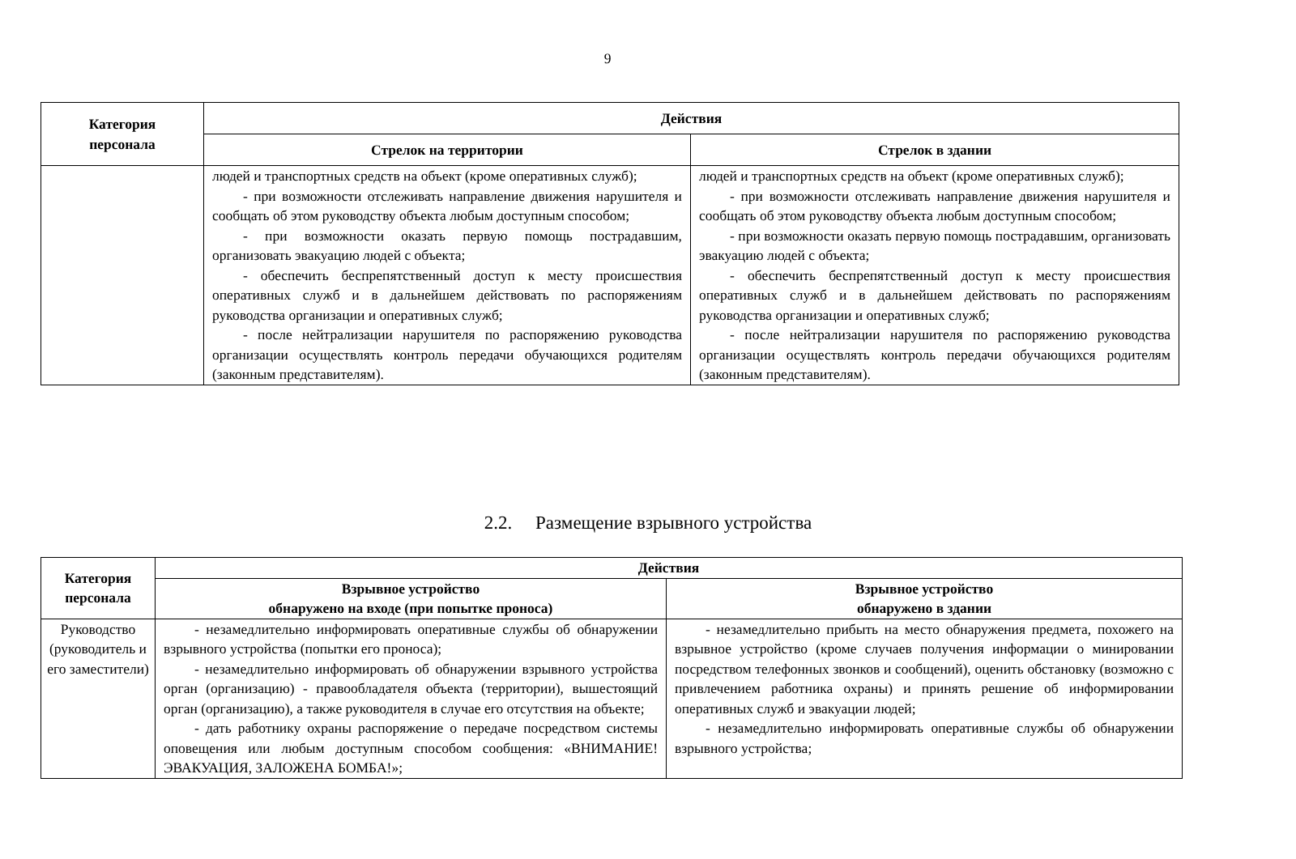9
| Категория персонала | Действия | |
| --- | --- | --- |
| | Стрелок на территории | Стрелок в здании |
| | людей и транспортных средств на объект (кроме оперативных служб); - при возможности отслеживать направление движения нарушителя и сообщать об этом руководству объекта любым доступным способом; - при возможности оказать первую помощь пострадавшим, организовать эвакуацию людей с объекта; - обеспечить беспрепятственный доступ к месту происшествия оперативных служб и в дальнейшем действовать по распоряжениям руководства организации и оперативных служб; - после нейтрализации нарушителя по распоряжению руководства организации осуществлять контроль передачи обучающихся родителям (законным представителям). | людей и транспортных средств на объект (кроме оперативных служб); - при возможности отслеживать направление движения нарушителя и сообщать об этом руководству объекта любым доступным способом; - при возможности оказать первую помощь пострадавшим, организовать эвакуацию людей с объекта; - обеспечить беспрепятственный доступ к месту происшествия оперативных служб и в дальнейшем действовать по распоряжениям руководства организации и оперативных служб; - после нейтрализации нарушителя по распоряжению руководства организации осуществлять контроль передачи обучающихся родителям (законным представителям). |
2.2. Размещение взрывного устройства
| Категория персонала | Действия | |
| --- | --- | --- |
| | Взрывное устройство обнаружено на входе (при попытке проноса) | Взрывное устройство обнаружено в здании |
| Руководство (руководитель и его заместители) | - незамедлительно информировать оперативные службы об обнаружении взрывного устройства (попытки его проноса); - незамедлительно информировать об обнаружении взрывного устройства орган (организацию) - правообладателя объекта (территории), вышестоящий орган (организацию), а также руководителя в случае его отсутствия на объекте; - дать работнику охраны распоряжение о передаче посредством системы оповещения или любым доступным способом сообщения: «ВНИМАНИЕ! ЭВАКУАЦИЯ, ЗАЛОЖЕНА БОМБА!»; | - незамедлительно прибыть на место обнаружения предмета, похожего на взрывное устройство (кроме случаев получения информации о минировании посредством телефонных звонков и сообщений), оценить обстановку (возможно с привлечением работника охраны) и принять решение об информировании оперативных служб и эвакуации людей; - незамедлительно информировать оперативные службы об обнаружении взрывного устройства; |